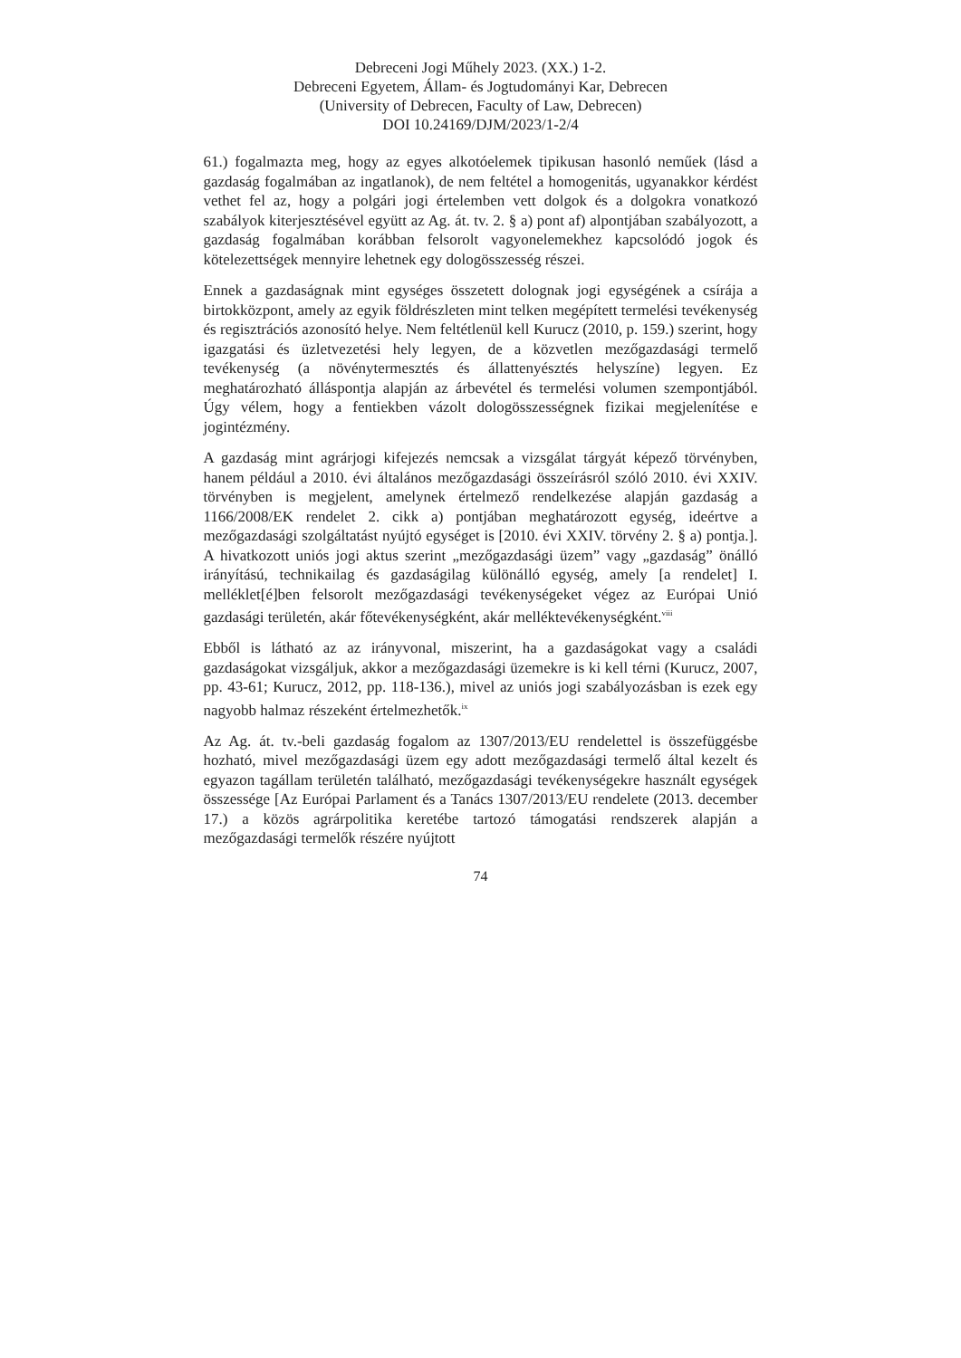Debreceni Jogi Műhely 2023. (XX.) 1-2.
Debreceni Egyetem, Állam- és Jogtudományi Kar, Debrecen
(University of Debrecen, Faculty of Law, Debrecen)
DOI 10.24169/DJM/2023/1-2/4
61.) fogalmazta meg, hogy az egyes alkotóelemek tipikusan hasonló neműek (lásd a gazdaság fogalmában az ingatlanok), de nem feltétel a homogenitás, ugyanakkor kérdést vethet fel az, hogy a polgári jogi értelemben vett dolgok és a dolgokra vonatkozó szabályok kiterjesztésével együtt az Ag. át. tv. 2. § a) pont af) alpontjában szabályozott, a gazdaság fogalmában korábban felsorolt vagyonelemekhez kapcsolódó jogok és kötelezettségek mennyire lehetnek egy dologösszesség részei.
Ennek a gazdaságnak mint egységes összetett dolognak jogi egységének a csírája a birtokközpont, amely az egyik földrészleten mint telken megépített termelési tevékenység és regisztrációs azonosító helye. Nem feltétlenül kell Kurucz (2010, p. 159.) szerint, hogy igazgatási és üzletvezetési hely legyen, de a közvetlen mezőgazdasági termelő tevékenység (a növénytermesztés és állattenyésztés helyszíne) legyen. Ez meghatározható álláspontja alapján az árbevétel és termelési volumen szempontjából. Úgy vélem, hogy a fentiekben vázolt dologösszességnek fizikai megjelenítése e jogintézmény.
A gazdaság mint agrárjogi kifejezés nemcsak a vizsgálat tárgyát képező törvényben, hanem például a 2010. évi általános mezőgazdasági összeírásról szóló 2010. évi XXIV. törvényben is megjelent, amelynek értelmező rendelkezése alapján gazdaság a 1166/2008/EK rendelet 2. cikk a) pontjában meghatározott egység, ideértve a mezőgazdasági szolgáltatást nyújtó egységet is [2010. évi XXIV. törvény 2. § a) pontja.]. A hivatkozott uniós jogi aktus szerint „mezőgazdasági üzem” vagy „gazdaság” önálló irányítású, technikailag és gazdaságilag különálló egység, amely [a rendelet] I. melléklet[é]ben felsorolt mezőgazdasági tevékenységeket végez az Európai Unió gazdasági területén, akár főtevékenységként, akár melléktevékenységként.<sup>viii</sup>
Ebből is látható az az irányvonal, miszerint, ha a gazdaságokat vagy a családi gazdaságokat vizsgáljuk, akkor a mezőgazdasági üzemekre is ki kell térni (Kurucz, 2007, pp. 43-61; Kurucz, 2012, pp. 118-136.), mivel az uniós jogi szabályozásban is ezek egy nagyobb halmaz részeként értelmezhetők.<sup>ix</sup>
Az Ag. át. tv.-beli gazdaság fogalom az 1307/2013/EU rendelettel is összefüggésbe hozható, mivel mezőgazdasági üzem egy adott mezőgazdasági termelő által kezelt és egyazon tagállam területén található, mezőgazdasági tevékenységekre használt egységek összessége [Az Európai Parlament és a Tanács 1307/2013/EU rendelete (2013. december 17.) a közös agrárpolitika keretébe tartozó támogatási rendszerek alapján a mezőgazdasági termelők részére nyújtott
74